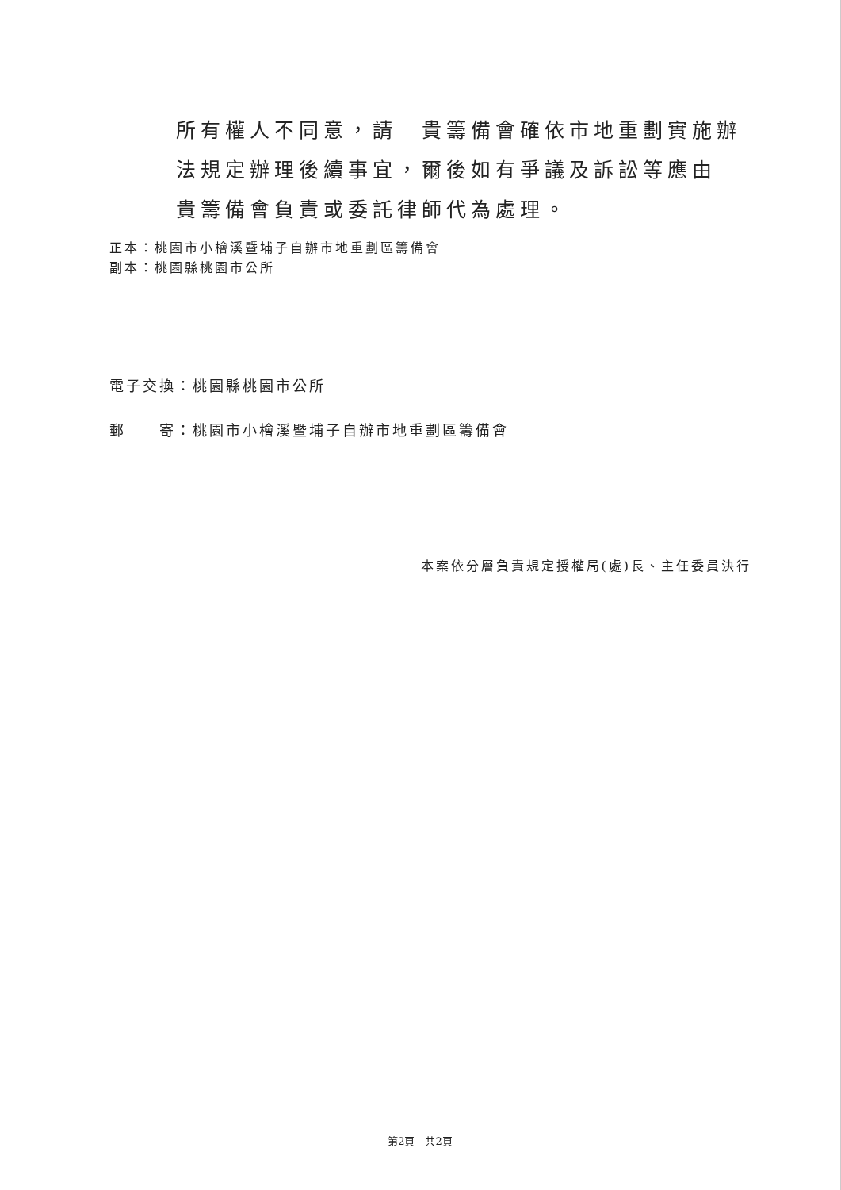所有權人不同意，請　貴籌備會確依市地重劃實施辦法規定辦理後續事宜，爾後如有爭議及訴訟等應由　貴籌備會負責或委託律師代為處理。
正本：桃園市小檜溪暨埔子自辦市地重劃區籌備會
副本：桃園縣桃園市公所
電子交換：桃園縣桃園市公所
郵　　寄：桃園市小檜溪暨埔子自辦市地重劃區籌備會
本案依分層負責規定授權局(處)長、主任委員決行
第2頁　共2頁